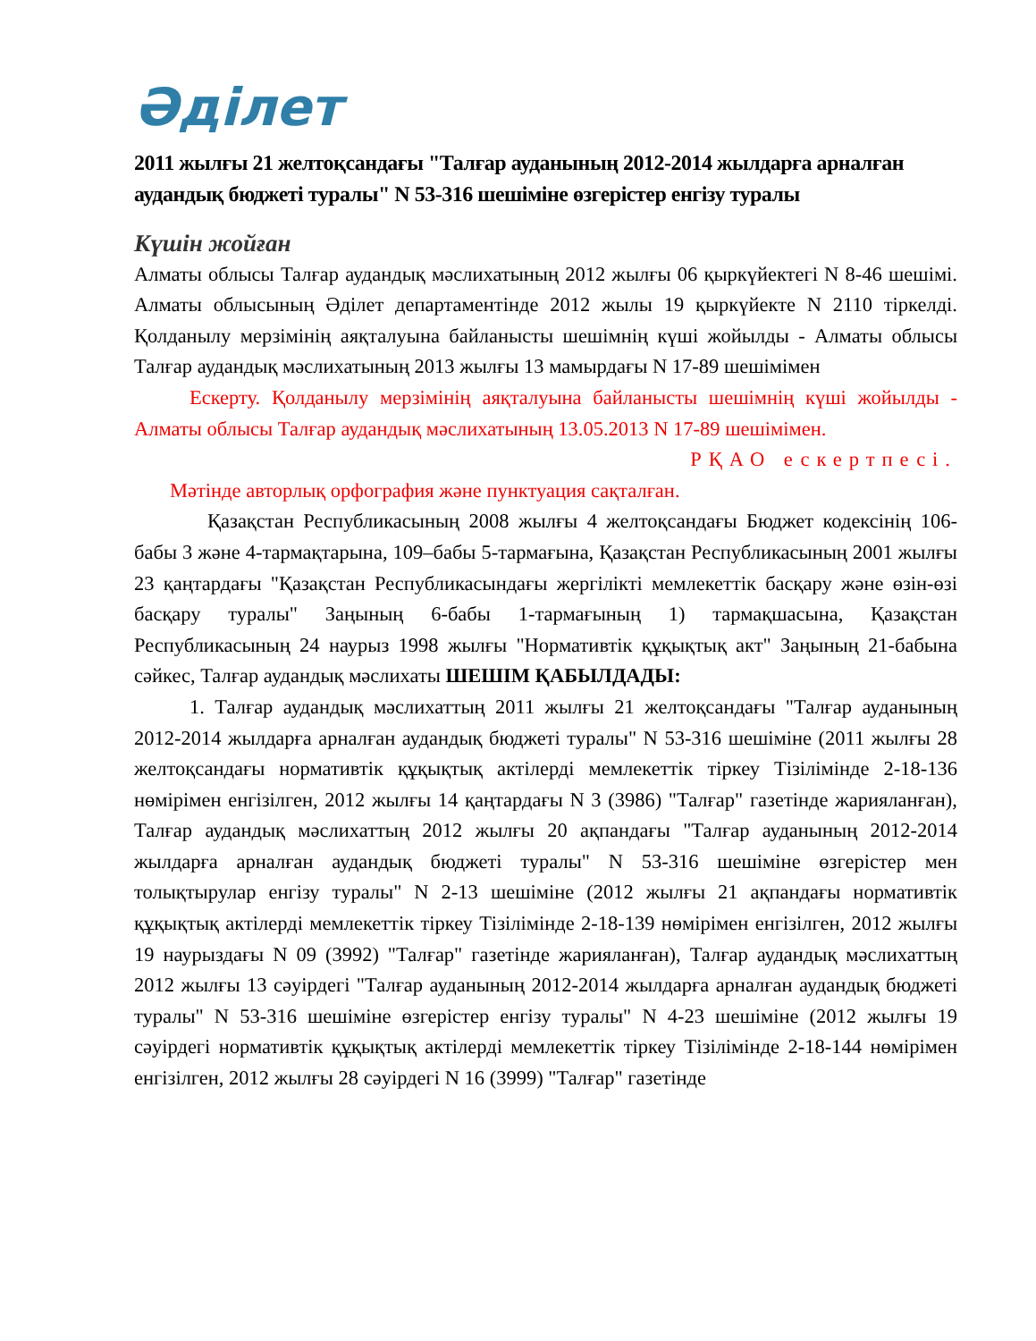Әділет
2011 жылғы 21 желтоқсандағы "Талғар ауданының 2012-2014 жылдарға арналған аудандық бюджеті туралы" N 53-316 шешіміне өзгерістер енгізу туралы
Күшін жойған
Алматы облысы Талғар аудандық мәслихатының 2012 жылғы 06 қыркүйектегі N 8-46 шешімі. Алматы облысының Әділет департаментінде 2012 жылы 19 қыркүйекте N 2110 тіркелді. Қолданылу мерзімінің аяқталуына байланысты шешімнің күші жойылды - Алматы облысы Талғар аудандық мәслихатының 2013 жылғы 13 мамырдағы N 17-89 шешімімен
Ескерту. Қолданылу мерзімінің аяқталуына байланысты шешімнің күші жойылды - Алматы облысы Талғар аудандық мәслихатының 13.05.2013 N 17-89 шешімімен.
РҚАО ескертпесі.
Мәтінде авторлық орфография және пунктуация сақталған.
Қазақстан Республикасының 2008 жылғы 4 желтоқсандағы Бюджет кодексінің 106-бабы 3 және 4-тармақтарына, 109–бабы 5-тармағына, Қазақстан Республикасының 2001 жылғы 23 қаңтардағы "Қазақстан Республикасындағы жергілікті мемлекеттік басқару және өзін-өзі басқару туралы" Заңының 6-бабы 1-тармағының 1) тармақшасына, Қазақстан Республикасының 24 наурыз 1998 жылғы "Нормативтік құқықтық акт" Заңының 21-бабына сәйкес, Талғар аудандық мәслихаты ШЕШІМ ҚАБЫЛДАДЫ:
1. Талғар аудандық мәслихаттың 2011 жылғы 21 желтоқсандағы "Талғар ауданының 2012-2014 жылдарға арналған аудандық бюджеті туралы" N 53-316 шешіміне (2011 жылғы 28 желтоқсандағы нормативтік құқықтық актілерді мемлекеттік тіркеу Тізілімінде 2-18-136 нөмірімен енгізілген, 2012 жылғы 14 қаңтардағы N 3 (3986) "Талғар" газетінде жарияланған), Талғар аудандық мәслихаттың 2012 жылғы 20 ақпандағы "Талғар ауданының 2012-2014 жылдарға арналған аудандық бюджеті туралы" N 53-316 шешіміне өзгерістер мен толықтырулар енгізу туралы" N 2-13 шешіміне (2012 жылғы 21 ақпандағы нормативтік құқықтық актілерді мемлекеттік тіркеу Тізілімінде 2-18-139 нөмірімен енгізілген, 2012 жылғы 19 наурыздағы N 09 (3992) "Талғар" газетінде жарияланған), Талғар аудандық мәслихаттың 2012 жылғы 13 сәуірдегі "Талғар ауданының 2012-2014 жылдарға арналған аудандық бюджеті туралы" N 53-316 шешіміне өзгерістер енгізу туралы" N 4-23 шешіміне (2012 жылғы 19 сәуірдегі нормативтік құқықтық актілерді мемлекеттік тіркеу Тізілімінде 2-18-144 нөмірімен енгізілген, 2012 жылғы 28 сәуірдегі N 16 (3999) "Талғар" газетінде